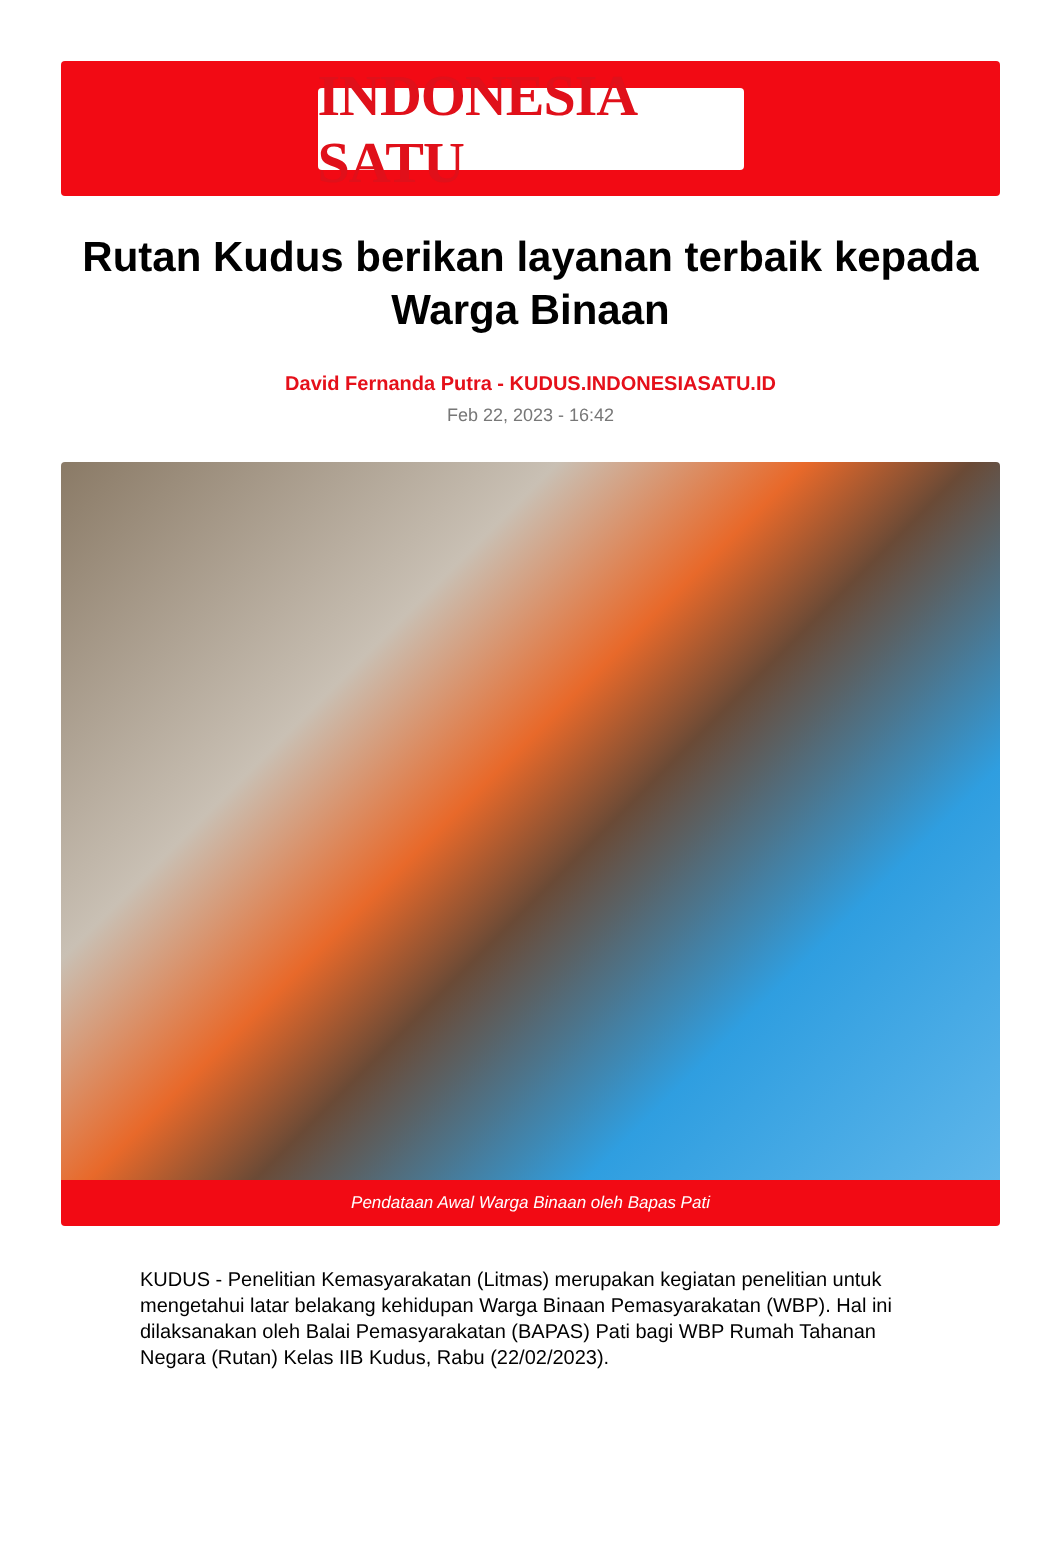INDONESIA SATU
Rutan Kudus berikan layanan terbaik kepada Warga Binaan
David Fernanda Putra - KUDUS.INDONESIASATU.ID
Feb 22, 2023 - 16:42
Pendataan Awal Warga Binaan oleh Bapas Pati
KUDUS - Penelitian Kemasyarakatan (Litmas) merupakan kegiatan penelitian untuk mengetahui latar belakang kehidupan Warga Binaan Pemasyarakatan (WBP). Hal ini dilaksanakan oleh Balai Pemasyarakatan (BAPAS) Pati bagi WBP Rumah Tahanan Negara (Rutan) Kelas IIB Kudus, Rabu (22/02/2023).